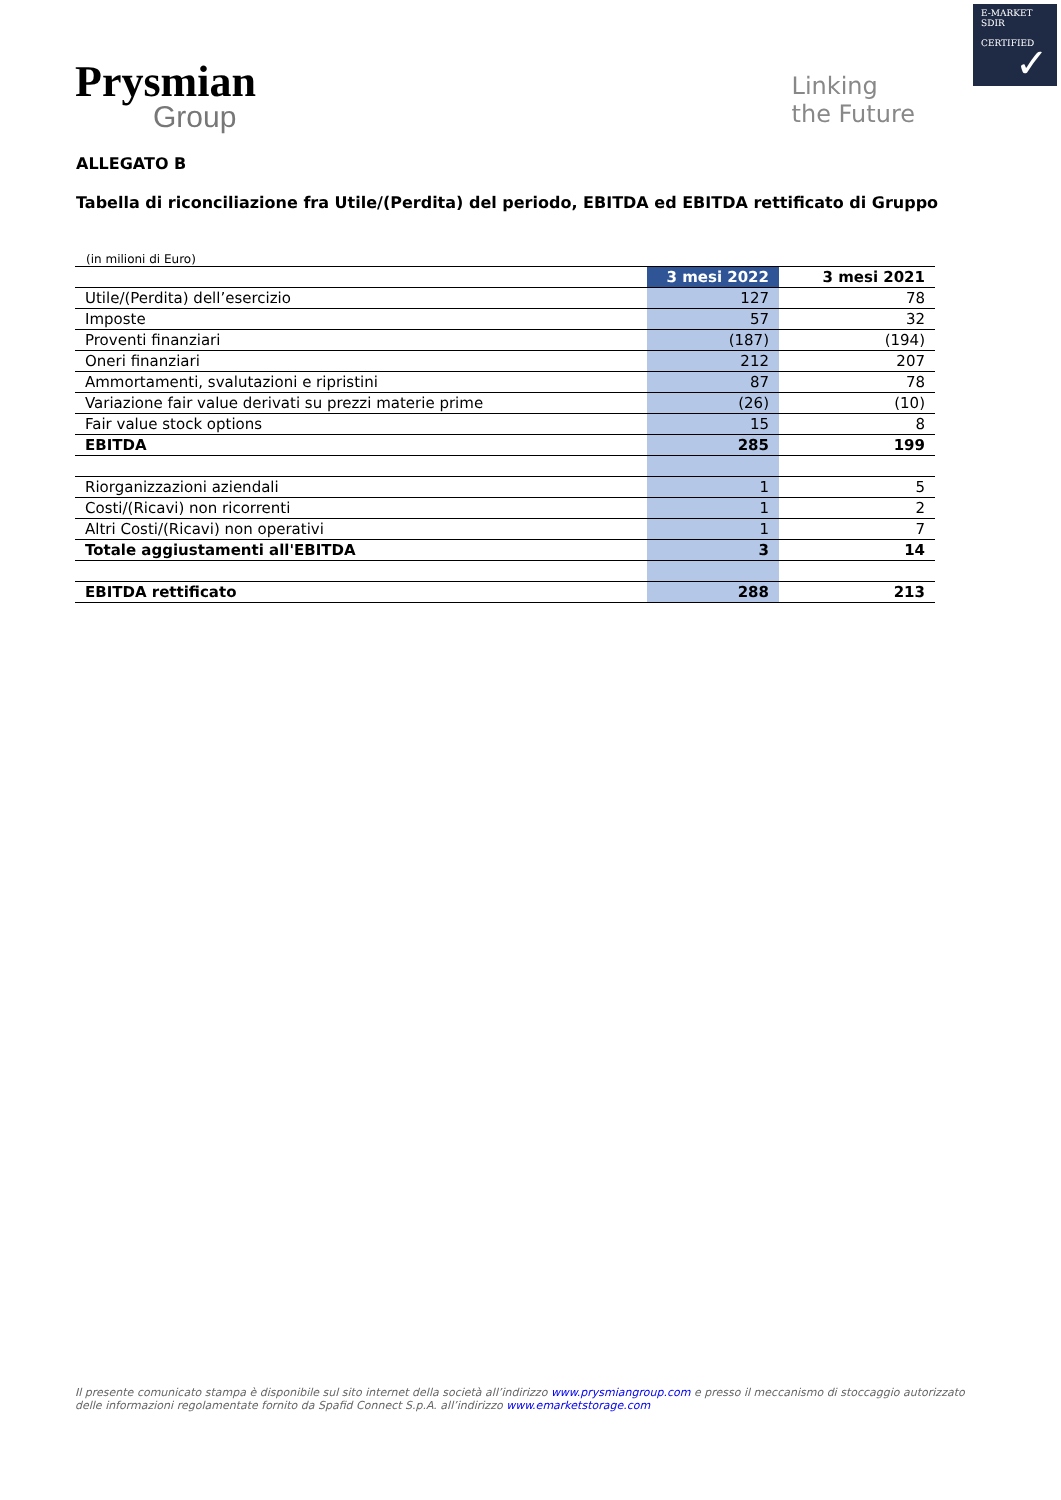E-MARKET
SDIR
CERTIFIED
✓
Prysmian
Group
Linking
the Future
ALLEGATO B
Tabella di riconciliazione fra Utile/(Perdita) del periodo, EBITDA ed EBITDA rettificato di Gruppo
(in milioni di Euro)
| | 3 mesi 2022 | 3 mesi 2021 |
| --- | --- | --- |
| Utile/(Perdita) dell’esercizio | 127 | 78 |
| Imposte | 57 | 32 |
| Proventi finanziari | (187) | (194) |
| Oneri finanziari | 212 | 207 |
| Ammortamenti, svalutazioni e ripristini | 87 | 78 |
| Variazione fair value derivati su prezzi materie prime | (26) | (10) |
| Fair value stock options | 15 | 8 |
| EBITDA | 285 | 199 |
| Riorganizzazioni aziendali | 1 | 5 |
| Costi/(Ricavi) non ricorrenti | 1 | 2 |
| Altri Costi/(Ricavi) non operativi | 1 | 7 |
| Totale aggiustamenti all'EBITDA | 3 | 14 |
| EBITDA rettificato | 288 | 213 |
Il presente comunicato stampa è disponibile sul sito internet della società all’indirizzo www.prysmiangroup.com e presso il meccanismo di stoccaggio autorizzato delle informazioni regolamentate fornito da Spafid Connect S.p.A. all’indirizzo www.emarketstorage.com